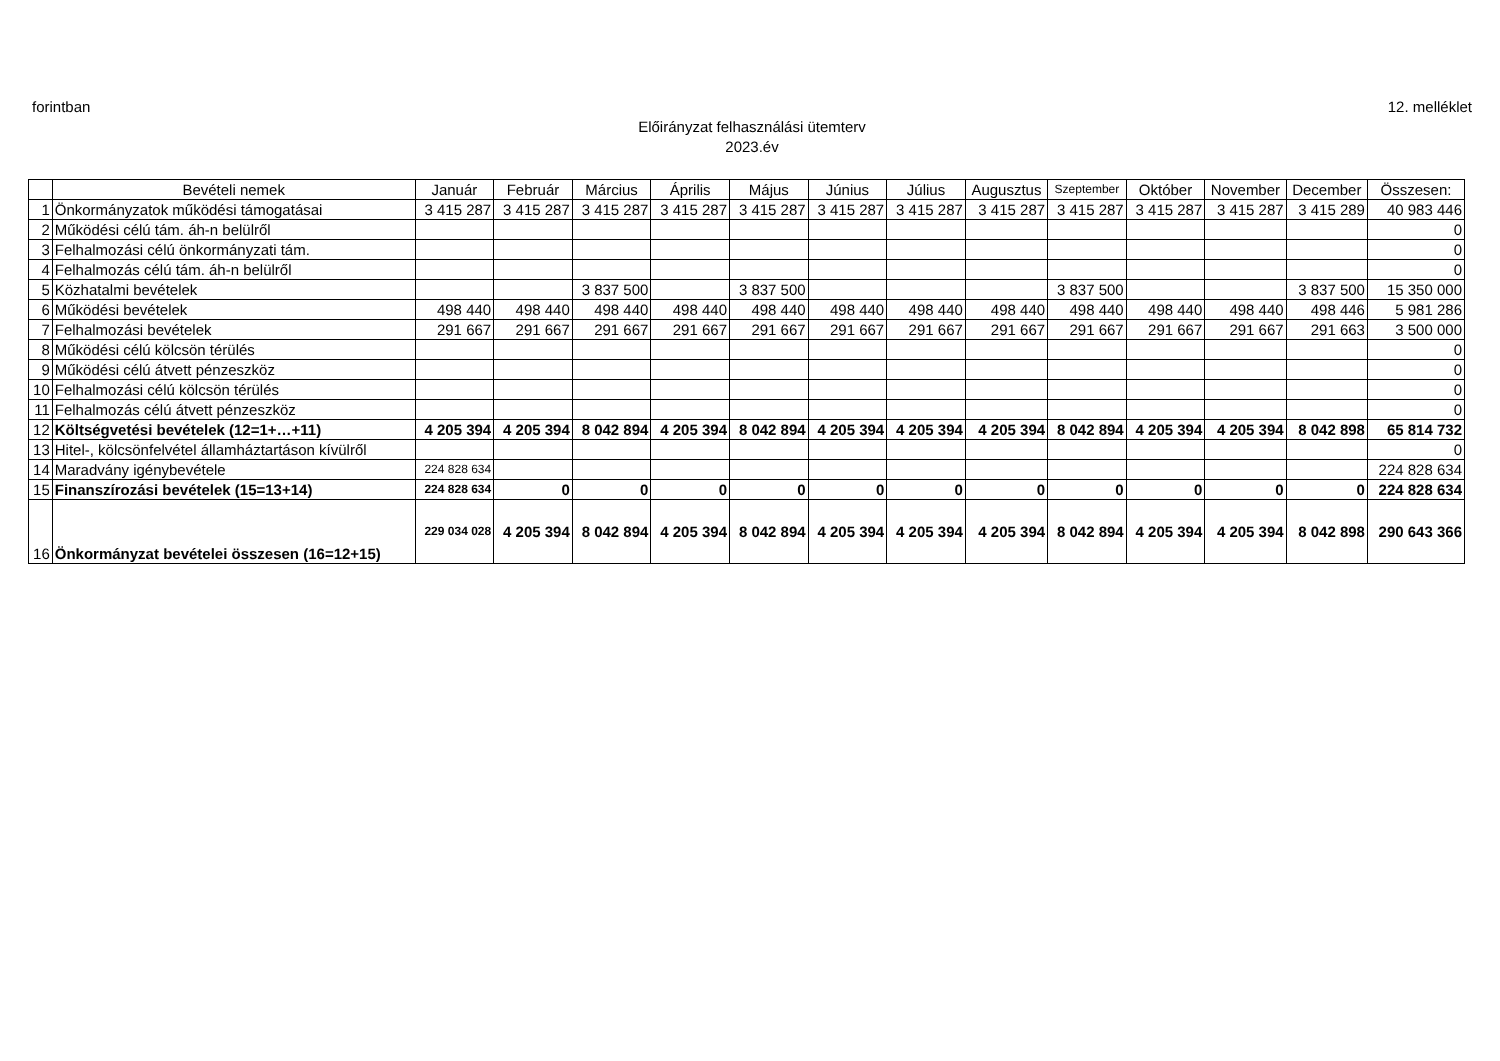forintban 12. melléklet
Előirányzat felhasználási ütemterv
2023.év
| | Bevételi nemek | Január | Február | Március | Április | Május | Június | Július | Augusztus | Szeptember | Október | November | December | Összesen: |
| --- | --- | --- | --- | --- | --- | --- | --- | --- | --- | --- | --- | --- | --- | --- |
| 1 | Önkormányzatok működési támogatásai | 3 415 287 | 3 415 287 | 3 415 287 | 3 415 287 | 3 415 287 | 3 415 287 | 3 415 287 | 3 415 287 | 3 415 287 | 3 415 287 | 3 415 287 | 3 415 289 | 40 983 446 |
| 2 | Működési célú tám. áh-n belülről | | | | | | | | | | | | | 0 |
| 3 | Felhalmozási célú önkormányzati tám. | | | | | | | | | | | | | 0 |
| 4 | Felhalmozás célú tám. áh-n belülről | | | | | | | | | | | | | 0 |
| 5 | Közhatalmi bevételek | | | 3 837 500 | | 3 837 500 | | | | 3 837 500 | | | 3 837 500 | 15 350 000 |
| 6 | Működési bevételek | 498 440 | 498 440 | 498 440 | 498 440 | 498 440 | 498 440 | 498 440 | 498 440 | 498 440 | 498 440 | 498 440 | 498 446 | 5 981 286 |
| 7 | Felhalmozási bevételek | 291 667 | 291 667 | 291 667 | 291 667 | 291 667 | 291 667 | 291 667 | 291 667 | 291 667 | 291 667 | 291 667 | 291 663 | 3 500 000 |
| 8 | Működési célú kölcsön térülés | | | | | | | | | | | | | 0 |
| 9 | Működési célú átvett pénzeszköz | | | | | | | | | | | | | 0 |
| 10 | Felhalmozási célú kölcsön térülés | | | | | | | | | | | | | 0 |
| 11 | Felhalmozás célú átvett pénzeszköz | | | | | | | | | | | | | 0 |
| 12 | Költségvetési bevételek (12=1+…+11) | 4 205 394 | 4 205 394 | 8 042 894 | 4 205 394 | 8 042 894 | 4 205 394 | 4 205 394 | 4 205 394 | 8 042 894 | 4 205 394 | 4 205 394 | 8 042 898 | 65 814 732 |
| 13 | Hitel-, kölcsönfelvétel államháztartáson kívülről | | | | | | | | | | | | | 0 |
| 14 | Maradvány igénybevétele | 224 828 634 | | | | | | | | | | | | 224 828 634 |
| 15 | Finanszírozási bevételek (15=13+14) | 224 828 634 | 0 | 0 | 0 | 0 | 0 | 0 | 0 | 0 | 0 | 0 | 0 | 224 828 634 |
| 16 | Önkormányzat bevételei összesen (16=12+15) | 229 034 028 | 4 205 394 | 8 042 894 | 4 205 394 | 8 042 894 | 4 205 394 | 4 205 394 | 4 205 394 | 8 042 894 | 4 205 394 | 4 205 394 | 8 042 898 | 290 643 366 |